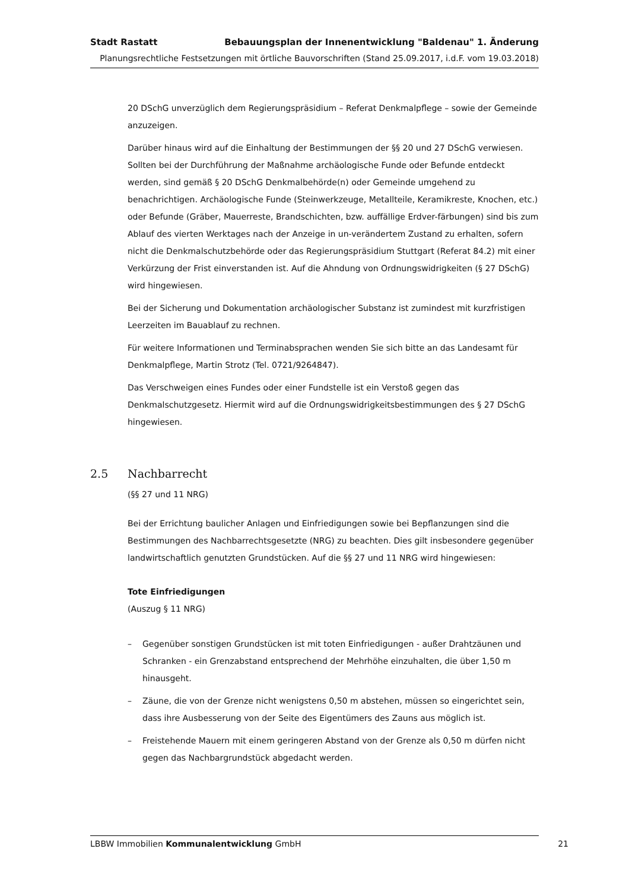Stadt Rastatt Bebauungsplan der Innenentwicklung "Baldenau" 1. Änderung
Planungsrechtliche Festsetzungen mit örtliche Bauvorschriften (Stand 25.09.2017, i.d.F. vom 19.03.2018)
20 DSchG unverzüglich dem Regierungspräsidium – Referat Denkmalpflege – sowie der Gemeinde anzuzeigen.
Darüber hinaus wird auf die Einhaltung der Bestimmungen der §§ 20 und 27 DSchG verwiesen. Sollten bei der Durchführung der Maßnahme archäologische Funde oder Befunde entdeckt werden, sind gemäß § 20 DSchG Denkmalbehörde(n) oder Gemeinde umgehend zu benachrichtigen. Archäologische Funde (Steinwerkzeuge, Metallteile, Keramikreste, Knochen, etc.) oder Befunde (Gräber, Mauerreste, Brandschichten, bzw. auffällige Erdver-färbungen) sind bis zum Ablauf des vierten Werktages nach der Anzeige in un-verändertem Zustand zu erhalten, sofern nicht die Denkmalschutzbehörde oder das Regierungspräsidium Stuttgart (Referat 84.2) mit einer Verkürzung der Frist einverstanden ist. Auf die Ahndung von Ordnungswidrigkeiten (§ 27 DSchG) wird hingewiesen.
Bei der Sicherung und Dokumentation archäologischer Substanz ist zumindest mit kurzfristigen Leerzeiten im Bauablauf zu rechnen.
Für weitere Informationen und Terminabsprachen wenden Sie sich bitte an das Landesamt für Denkmalpflege, Martin Strotz (Tel. 0721/9264847).
Das Verschweigen eines Fundes oder einer Fundstelle ist ein Verstoß gegen das Denkmalschutzgesetz. Hiermit wird auf die Ordnungswidrigkeitsbestimmungen des § 27 DSchG hingewiesen.
2.5 Nachbarrecht
(§§ 27 und 11 NRG)
Bei der Errichtung baulicher Anlagen und Einfriedigungen sowie bei Bepflanzungen sind die Bestimmungen des Nachbarrechtsgesetzte (NRG) zu beachten. Dies gilt insbesondere gegenüber landwirtschaftlich genutzten Grundstücken. Auf die §§ 27 und 11 NRG wird hingewiesen:
Tote Einfriedigungen
(Auszug § 11 NRG)
– Gegenüber sonstigen Grundstücken ist mit toten Einfriedigungen - außer Drahtzäunen und Schranken - ein Grenzabstand entsprechend der Mehrhöhe einzuhalten, die über 1,50 m hinausgeht.
– Zäune, die von der Grenze nicht wenigstens 0,50 m abstehen, müssen so eingerichtet sein, dass ihre Ausbesserung von der Seite des Eigentümers des Zauns aus möglich ist.
– Freistehende Mauern mit einem geringeren Abstand von der Grenze als 0,50 m dürfen nicht gegen das Nachbargrundstück abgedacht werden.
LBBW Immobilien Kommunalentwicklung GmbH 21